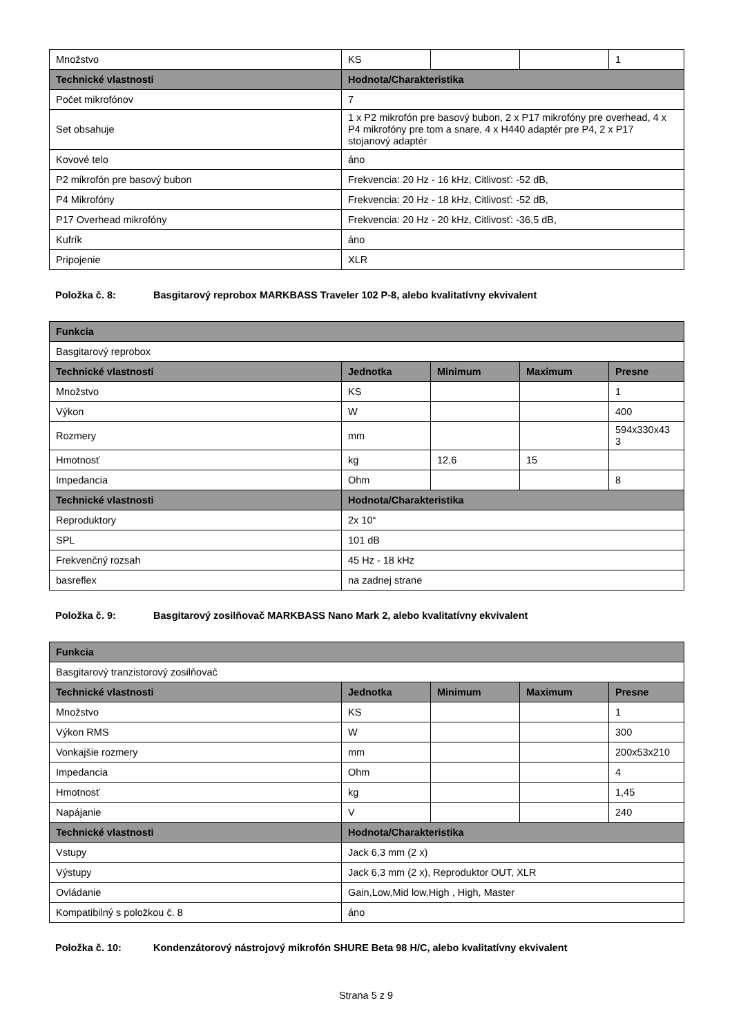| Množstvo | KS | | | 1 |
| Technické vlastnosti | Hodnota/Charakteristika | | | |
| Počet mikrofónov | 7 | | | |
| Set obsahuje | 1 x P2 mikrofón pre basový bubon, 2 x P17 mikrofóny pre overhead, 4 x P4 mikrofóny pre tom a snare, 4 x H440 adaptér pre P4, 2 x P17 stojanový adaptér | | | |
| Kovové telo | áno | | | |
| P2 mikrofón pre basový bubon | Frekvencia: 20 Hz - 16 kHz, Citlivosť: -52 dB, | | | |
| P4 Mikrofóny | Frekvencia: 20 Hz - 18 kHz, Citlivosť: -52 dB, | | | |
| P17 Overhead mikrofóny | Frekvencia: 20 Hz - 20 kHz, Citlivosť: -36,5 dB, | | | |
| Kufrík | áno | | | |
| Pripojenie | XLR | | | |
Položka č. 8: Basgitarový reprobox MARKBASS Traveler 102 P-8, alebo kvalitatívny ekvivalent
| Funkcia | | | | |
| --- | --- | --- | --- | --- |
| Basgitarový reprobox | | | | |
| Technické vlastnosti | Jednotka | Minimum | Maximum | Presne |
| Množstvo | KS | | | 1 |
| Výkon | W | | | 400 |
| Rozmery | mm | | | 594x330x43 3 |
| Hmotnosť | kg | 12,6 | 15 | |
| Impedancia | Ohm | | | 8 |
| Technické vlastnosti | Hodnota/Charakteristika | | | |
| Reproduktory | 2x 10“ | | | |
| SPL | 101 dB | | | |
| Frekvenčný rozsah | 45 Hz - 18 kHz | | | |
| basreflex | na zadnej strane | | | |
Položka č. 9: Basgitarový zosilňovač MARKBASS Nano Mark 2, alebo kvalitatívny ekvivalent
| Funkcia | | | | |
| --- | --- | --- | --- | --- |
| Basgitarový tranzistorový zosilňovač | | | | |
| Technické vlastnosti | Jednotka | Minimum | Maximum | Presne |
| Množstvo | KS | | | 1 |
| Výkon RMS | W | | | 300 |
| Vonkajšie rozmery | mm | | | 200x53x210 |
| Impedancia | Ohm | | | 4 |
| Hmotnosť | kg | | | 1,45 |
| Napájanie | V | | | 240 |
| Technické vlastnosti | Hodnota/Charakteristika | | | |
| Vstupy | Jack 6,3 mm (2 x) | | | |
| Výstupy | Jack 6,3 mm (2 x), Reproduktor OUT, XLR | | | |
| Ovládanie | Gain,Low,Mid low,High , High, Master | | | |
| Kompatibilný s položkou č. 8 | áno | | | |
Položka č. 10: Kondenzátorový nástrojový mikrofón SHURE Beta 98 H/C, alebo kvalitatívny ekvivalent
Strana 5 z 9